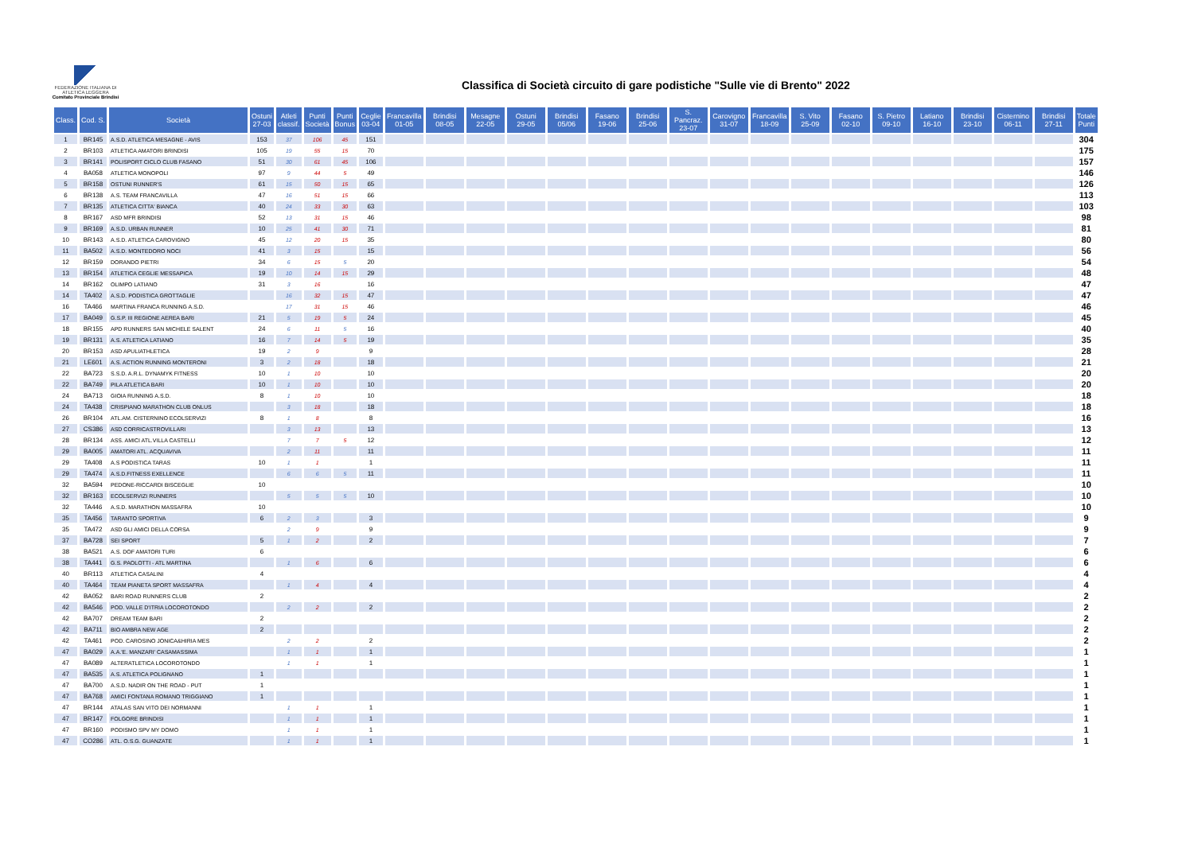FEDERAZIONE ITALIANA DI ATLETICA LEGGERA
Comitato Provinciale Brindisi
Classifica di Società circuito di gare podistiche "Sulle vie di Brento" 2022
| Class. | Cod. S. | Società | Ostuni 27-03 | Atleti classif. | Punti Società | Punti Bonus | Ceglie 03-04 | Francavilla 01-05 | Brindisi 08-05 | Mesagne 22-05 | Ostuni 29-05 | Brindisi 05/06 | Fasano 19-06 | Brindisi 25-06 | S. Pancraz. 23-07 | Carovigno 31-07 | Francavilla 18-09 | S. Vito 25-09 | Fasano 02-10 | S. Pietro 09-10 | Latiano 16-10 | Brindisi 23-10 | Cisternino 06-11 | Brindisi 27-11 | Totale Punti |
| --- | --- | --- | --- | --- | --- | --- | --- | --- | --- | --- | --- | --- | --- | --- | --- | --- | --- | --- | --- | --- | --- | --- | --- | --- | --- |
| 1 | BR145 | A.S.D. ATLETICA MESAGNE - AVIS | 153 | 37 | 106 | 45 | 151 | | | | | | | | | | | | | | | | | | 304 |
| 2 | BR103 | ATLETICA AMATORI BRINDISI | 105 | 19 | 55 | 15 | 70 | | | | | | | | | | | | | | | | | | 175 |
| 3 | BR141 | POLISPORT CICLO CLUB FASANO | 51 | 30 | 61 | 45 | 106 | | | | | | | | | | | | | | | | | | 157 |
| 4 | BA058 | ATLETICA MONOPOLI | 97 | 9 | 44 | 5 | 49 | | | | | | | | | | | | | | | | | | 146 |
| 5 | BR158 | OSTUNI RUNNER'S | 61 | 15 | 50 | 15 | 65 | | | | | | | | | | | | | | | | | | 126 |
| 6 | BR138 | A.S. TEAM FRANCAVILLA | 47 | 16 | 51 | 15 | 66 | | | | | | | | | | | | | | | | | | 113 |
| 7 | BR135 | ATLETICA CITTA' BIANCA | 40 | 24 | 33 | 30 | 63 | | | | | | | | | | | | | | | | | | 103 |
| 8 | BR167 | ASD MFR BRINDISI | 52 | 13 | 31 | 15 | 46 | | | | | | | | | | | | | | | | | | 98 |
| 9 | BR169 | A.S.D. URBAN RUNNER | 10 | 25 | 41 | 30 | 71 | | | | | | | | | | | | | | | | | | 81 |
| 10 | BR143 | A.S.D. ATLETICA CAROVIGNO | 45 | 12 | 20 | 15 | 35 | | | | | | | | | | | | | | | | | | 80 |
| 11 | BA502 | A.S.D. MONTEDORO NOCI | 41 | 3 | 15 | | 15 | | | | | | | | | | | | | | | | | | 56 |
| 12 | BR159 | DORANDO PIETRI | 34 | 6 | 15 | 5 | 20 | | | | | | | | | | | | | | | | | | 54 |
| 13 | BR154 | ATLETICA CEGLIE MESSAPICA | 19 | 10 | 14 | 15 | 29 | | | | | | | | | | | | | | | | | | 48 |
| 14 | BR162 | OLIMPO LATIANO | 31 | 3 | 16 | | 16 | | | | | | | | | | | | | | | | | | 47 |
| 14 | TA402 | A.S.D. PODISTICA GROTTAGLIE | | 16 | 32 | 15 | 47 | | | | | | | | | | | | | | | | | | 47 |
| 16 | TA466 | MARTINA FRANCA RUNNING A.S.D. | | 17 | 31 | 15 | 46 | | | | | | | | | | | | | | | | | | 46 |
| 17 | BA049 | G.S.P. III REGIONE AEREA BARI | 21 | 5 | 19 | 5 | 24 | | | | | | | | | | | | | | | | | | 45 |
| 18 | BR155 | APD RUNNERS SAN MICHELE SALENT | 24 | 6 | 11 | 5 | 16 | | | | | | | | | | | | | | | | | | 40 |
| 19 | BR131 | A.S. ATLETICA LATIANO | 16 | 7 | 14 | 5 | 19 | | | | | | | | | | | | | | | | | | 35 |
| 20 | BR153 | ASD APULIATHLETICA | 19 | 2 | 9 | | 9 | | | | | | | | | | | | | | | | | | 28 |
| 21 | LE601 | A.S. ACTION RUNNING MONTERONI | 3 | 2 | 18 | | 18 | | | | | | | | | | | | | | | | | | 21 |
| 22 | BA723 | S.S.D. A.R.L. DYNAMYK FITNESS | 10 | 1 | 10 | | 10 | | | | | | | | | | | | | | | | | | 20 |
| 22 | BA749 | PILA ATLETICA BARI | 10 | 1 | 10 | | 10 | | | | | | | | | | | | | | | | | | 20 |
| 24 | BA713 | GIOIA RUNNING A.S.D. | 8 | 1 | 10 | | 10 | | | | | | | | | | | | | | | | | | 18 |
| 24 | TA438 | CRISPIANO MARATHON CLUB ONLUS | | 3 | 18 | | 18 | | | | | | | | | | | | | | | | | | 18 |
| 26 | BR104 | ATL.AM. CISTERNINO ECOLSERVIZI | 8 | 1 | 8 | | 8 | | | | | | | | | | | | | | | | | | 16 |
| 27 | CS386 | ASD CORRICASTROVILLARI | | 3 | 13 | | 13 | | | | | | | | | | | | | | | | | | 13 |
| 28 | BR134 | ASS. AMICI ATL.VILLA CASTELLI | | 7 | 7 | 5 | 12 | | | | | | | | | | | | | | | | | | 12 |
| 29 | BA005 | AMATORI ATL. ACQUAVIVA | | 2 | 11 | | 11 | | | | | | | | | | | | | | | | | | 11 |
| 29 | TA408 | A.S PODISTICA TARAS | 10 | 1 | 1 | | 1 | | | | | | | | | | | | | | | | | | 11 |
| 29 | TA474 | A.S.D.FITNESS EXELLENCE | | 6 | 6 | 5 | 11 | | | | | | | | | | | | | | | | | | 11 |
| 32 | BA594 | PEDONE-RICCARDI BISCEGLIE | 10 | | | | | | | | | | | | | | | | | | | | | | 10 |
| 32 | BR163 | ECOLSERVIZI RUNNERS | | 5 | 5 | 5 | 10 | | | | | | | | | | | | | | | | | | 10 |
| 32 | TA446 | A.S.D. MARATHON MASSAFRA | 10 | | | | | | | | | | | | | | | | | | | | | | 10 |
| 35 | TA456 | TARANTO SPORTIVA | 6 | 2 | 3 | | 3 | | | | | | | | | | | | | | | | | | 9 |
| 35 | TA472 | ASD GLI AMICI DELLA CORSA | | 2 | 9 | | 9 | | | | | | | | | | | | | | | | | | 9 |
| 37 | BA728 | SEI SPORT | 5 | 1 | 2 | | 2 | | | | | | | | | | | | | | | | | | 7 |
| 38 | BA521 | A.S. DOF AMATORI TURI | 6 | | | | | | | | | | | | | | | | | | | | | | 6 |
| 38 | TA441 | G.S. PAOLOTTI - ATL MARTINA | | 1 | 6 | | 6 | | | | | | | | | | | | | | | | | | 6 |
| 40 | BR113 | ATLETICA CASALINI | 4 | | | | | | | | | | | | | | | | | | | | | | 4 |
| 40 | TA464 | TEAM PIANETA SPORT MASSAFRA | | 1 | 4 | | 4 | | | | | | | | | | | | | | | | | | 4 |
| 42 | BA052 | BARI ROAD RUNNERS CLUB | 2 | | | | | | | | | | | | | | | | | | | | | | 2 |
| 42 | BA546 | POD. VALLE D'ITRIA LOCOROTONDO | | 2 | 2 | | 2 | | | | | | | | | | | | | | | | | | 2 |
| 42 | BA707 | DREAM TEAM BARI | 2 | | | | | | | | | | | | | | | | | | | | | | 2 |
| 42 | BA711 | BIO AMBRA NEW AGE | 2 | | | | | | | | | | | | | | | | | | | | | | 2 |
| 42 | TA461 | POD. CAROSINO JONICA&HIRIA MES | | 2 | 2 | | 2 | | | | | | | | | | | | | | | | | | 2 |
| 47 | BA029 | A.A.'E. MANZARI' CASAMASSIMA | | 1 | 1 | | 1 | | | | | | | | | | | | | | | | | | 1 |
| 47 | BA089 | ALTERATLETICA LOCOROTONDO | | 1 | 1 | | 1 | | | | | | | | | | | | | | | | | | 1 |
| 47 | BA535 | A.S. ATLETICA POLIGNANO | 1 | | | | | | | | | | | | | | | | | | | | | | 1 |
| 47 | BA700 | A.S.D. NADIR ON THE ROAD - PUT | 1 | | | | | | | | | | | | | | | | | | | | | | 1 |
| 47 | BA768 | AMICI FONTANA ROMANO TRIGGIANO | 1 | | | | | | | | | | | | | | | | | | | | | | 1 |
| 47 | BR144 | ATALAS SAN VITO DEI NORMANNI | | 1 | 1 | | 1 | | | | | | | | | | | | | | | | | | 1 |
| 47 | BR147 | FOLGORE BRINDISI | | 1 | 1 | | 1 | | | | | | | | | | | | | | | | | | 1 |
| 47 | BR160 | PODISMO SPV MY DOMO | | 1 | 1 | | 1 | | | | | | | | | | | | | | | | | | 1 |
| 47 | CO286 | ATL. O.S.G. GUANZATE | | 1 | 1 | | 1 | | | | | | | | | | | | | | | | | | 1 |